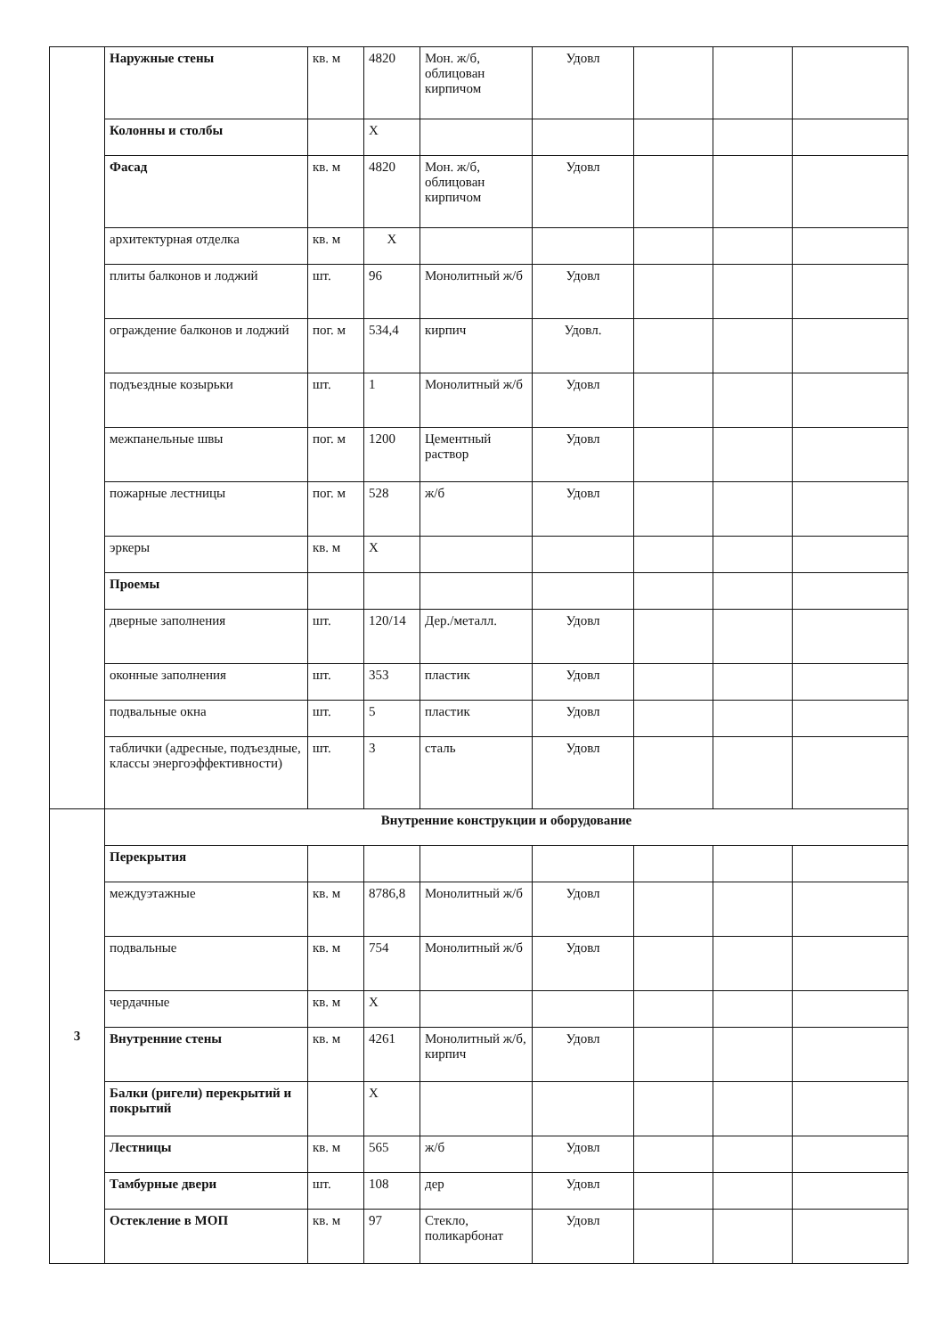| | Наружные стены | кв. м | 4820 | Мон. ж/б, облицован кирпичом | Удовл | | | |
| | Колонны и столбы | | X | | | | | |
| | Фасад | кв. м | 4820 | Мон. ж/б, облицован кирпичом | Удовл | | | |
| | архитектурная отделка | кв. м | X | | | | | |
| | плиты балконов и лоджий | шт. | 96 | Монолитный ж/б | Удовл | | | |
| | ограждение балконов и лоджий | пог. м | 534,4 | кирпич | Удовл. | | | |
| | подъездные козырьки | шт. | 1 | Монолитный ж/б | Удовл | | | |
| | межпанельные швы | пог. м | 1200 | Цементный раствор | Удовл | | | |
| | пожарные лестницы | пог. м | 528 | ж/б | Удовл | | | |
| | эркеры | кв. м | X | | | | | |
| | Проемы | | | | | | | |
| | дверные заполнения | шт. | 120/14 | Дер./металл. | Удовл | | | |
| | оконные заполнения | шт. | 353 | пластик | Удовл | | | |
| | подвальные окна | шт. | 5 | пластик | Удовл | | | |
| | таблички (адресные, подъездные, классы энергоэффективности) | шт. | 3 | сталь | Удовл | | | |
| 3 | Внутренние конструкции и оборудование | | | | | | | |
| | Перекрытия | | | | | | | |
| | междуэтажные | кв. м | 8786,8 | Монолитный ж/б | Удовл | | | |
| | подвальные | кв. м | 754 | Монолитный ж/б | Удовл | | | |
| | чердачные | кв. м | X | | | | | |
| | Внутренние стены | кв. м | 4261 | Монолитный ж/б, кирпич | Удовл | | | |
| | Балки (ригели) перекрытий и покрытий | | X | | | | | |
| | Лестницы | кв. м | 565 | ж/б | Удовл | | | |
| | Тамбурные двери | шт. | 108 | дер | Удовл | | | |
| | Остекление в МОП | кв. м | 97 | Стекло, поликарбонат | Удовл | | | |